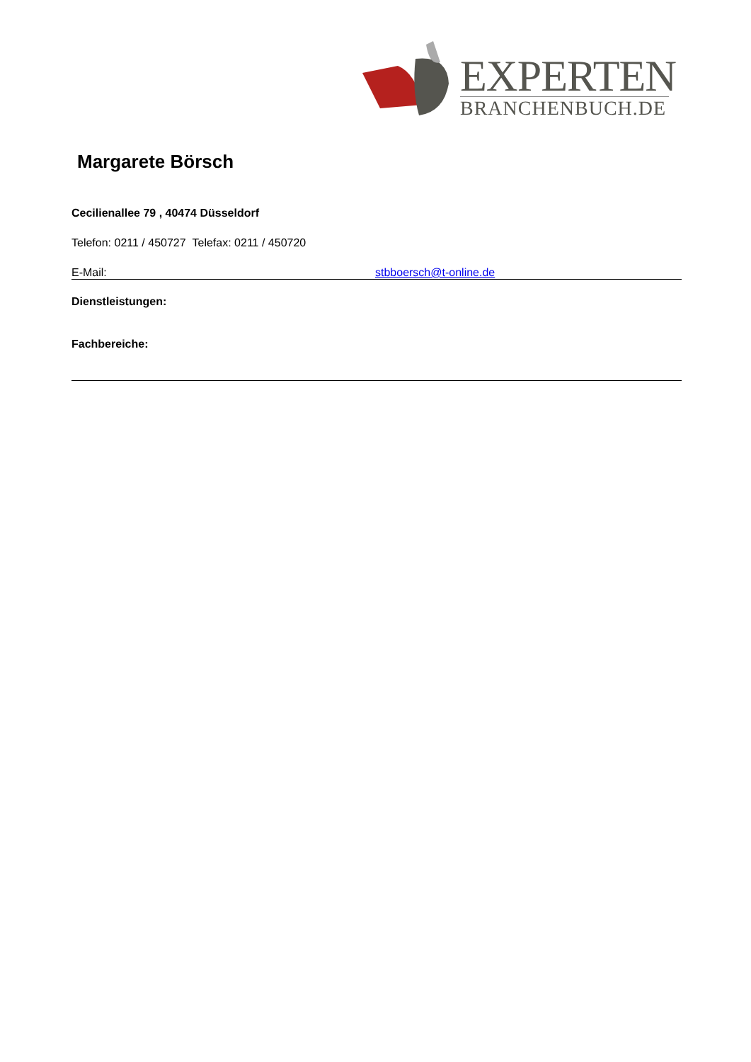EXPERTEN
BRANCHENBUCH.DE
Margarete Börsch
Cecilienallee 79 , 40474 Düsseldorf
Telefon: 0211 / 450727 Telefax: 0211 / 450720
E-Mail: stbboersch@t-online.de
Dienstleistungen:
Fachbereiche: